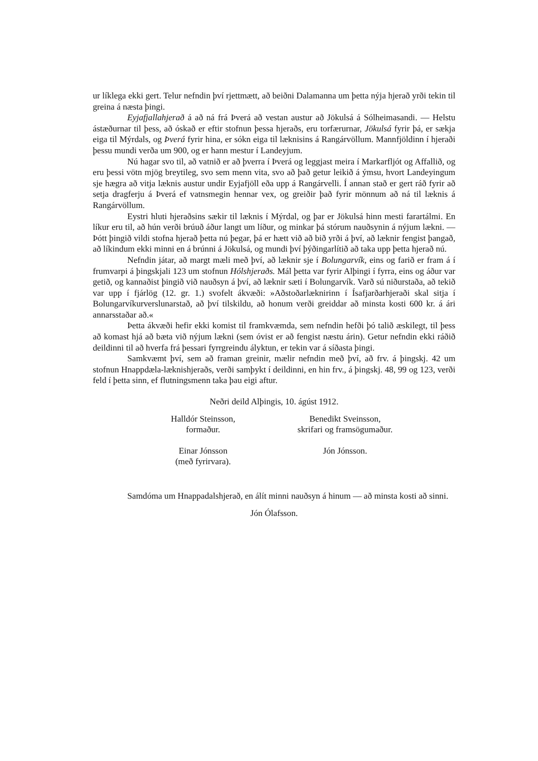ur líklega ekki gert. Telur nefndin því rjettmætt, að beiðni Dalamanna um þetta nýja hjerað yrði tekin til greina á næsta þingi.
Eyjafjallahjerað á að ná frá Þverá að vestan austur að Jökulsá á Sólheimasandi. — Helstu ástæðurnar til þess, að óskað er eftir stofnun þessa hjeraðs, eru torfærurnar, Jökulsá fyrir þá, er sækja eiga til Mýrdals, og Þverá fyrir hina, er sókn eiga til læknisins á Rangárvöllum. Mannfjöldinn í hjeraði þessu mundi verða um 900, og er hann mestur í Landeyjum.
Nú hagar svo til, að vatnið er að þverra í Þverá og leggjast meira í Markarfljót og Affallið, og eru þessi vötn mjög breytileg, svo sem menn vita, svo að það getur leikið á ýmsu, hvort Landeyingum sje hægra að vitja læknis austur undir Eyjafjöll eða upp á Rangárvelli. Í annan stað er gert ráð fyrir að setja dragferju á Þverá ef vatnsmegin hennar vex, og greiðir það fyrir mönnum að ná til læknis á Rangárvöllum.
Eystri hluti hjeraðsins sækir til læknis í Mýrdal, og þar er Jökulsá hinn mesti farartálmi. En líkur eru til, að hún verði brúuð áður langt um líður, og minkar þá stórum nauðsynin á nýjum lækni. — Þótt þingið vildi stofna hjerað þetta nú þegar, þá er hætt við að bið yrði á því, að læknir fengist þangað, að líkindum ekki minni en á brúnni á Jökulsá, og mundi því þýðingarlítið að taka upp þetta hjerað nú.
Nefndin játar, að margt mæli með því, að læknir sje í Bolungarvík, eins og farið er fram á í frumvarpi á þingskjali 123 um stofnun Hólshjeraðs. Mál þetta var fyrir Alþingi í fyrra, eins og áður var getið, og kannaðist þingið við nauðsyn á því, að læknir sæti í Bolungarvík. Varð sú niðurstaða, að tekið var upp í fjárlög (12. gr. 1.) svofelt ákvæði: »Aðstoðarlæknirinn í Ísafjarðarhjeraði skal sitja í Bolungarvíkurverslunarstað, að því tilskildu, að honum verði greiddar að minsta kosti 600 kr. á ári annarsstaðar að.«
Þetta ákvæði hefir ekki komist til framkvæmda, sem nefndin hefði þó talið æskilegt, til þess að komast hjá að bæta við nýjum lækni (sem óvist er að fengist næstu árin). Getur nefndin ekki ráðið deildinni til að hverfa frá þessari fyrrgreindu ályktun, er tekin var á síðasta þingi.
Samkvæmt því, sem að framan greinir, mælir nefndin með því, að frv. á þingskj. 42 um stofnun Hnappdæla-læknishjeraðs, verði samþykt í deildinni, en hin frv., á þingskj. 48, 99 og 123, verði feld í þetta sinn, ef flutningsmenn taka þau eigi aftur.
Neðri deild Alþingis, 10. ágúst 1912.
Halldór Steinsson,
formaður.
Benedikt Sveinsson,
skrifari og framsögumaður.
Einar Jónsson
(með fyrirvara).
Jón Jónsson.
Samdóma um Hnappadalshjerað, en álít minni nauðsyn á hinum — að minsta kosti að sinni.
Jón Ólafsson.